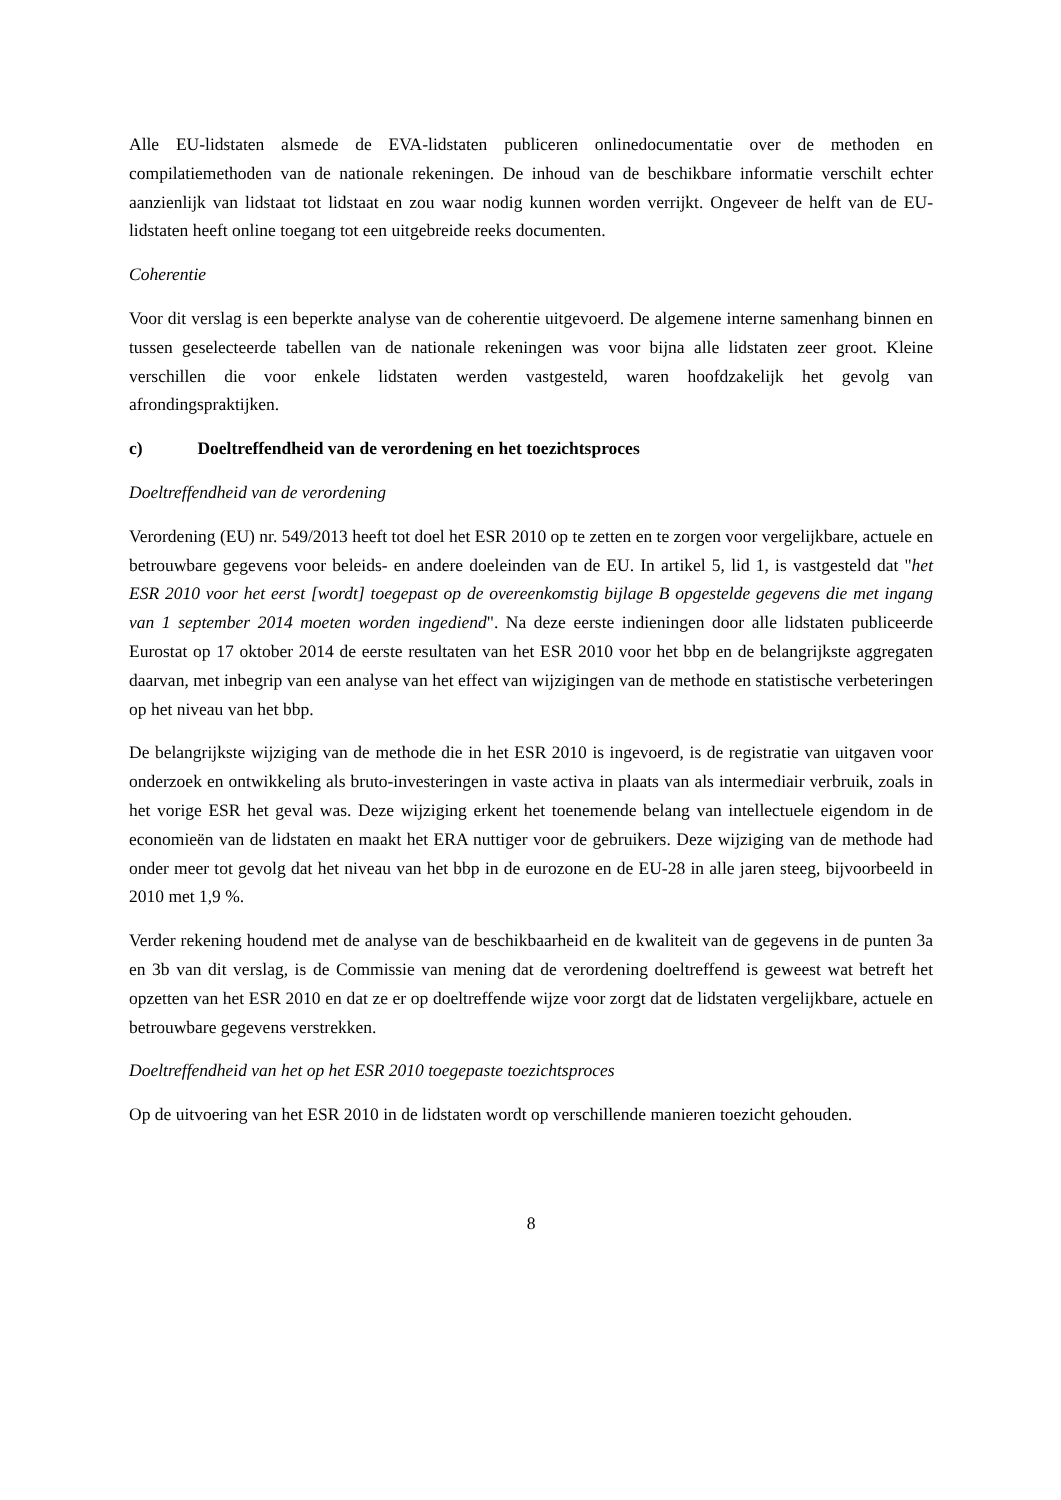Alle EU-lidstaten alsmede de EVA-lidstaten publiceren onlinedocumentatie over de methoden en compilatiemethoden van de nationale rekeningen. De inhoud van de beschikbare informatie verschilt echter aanzienlijk van lidstaat tot lidstaat en zou waar nodig kunnen worden verrijkt. Ongeveer de helft van de EU-lidstaten heeft online toegang tot een uitgebreide reeks documenten.
Coherentie
Voor dit verslag is een beperkte analyse van de coherentie uitgevoerd. De algemene interne samenhang binnen en tussen geselecteerde tabellen van de nationale rekeningen was voor bijna alle lidstaten zeer groot. Kleine verschillen die voor enkele lidstaten werden vastgesteld, waren hoofdzakelijk het gevolg van afrondingspraktijken.
c) Doeltreffendheid van de verordening en het toezichtsproces
Doeltreffendheid van de verordening
Verordening (EU) nr. 549/2013 heeft tot doel het ESR 2010 op te zetten en te zorgen voor vergelijkbare, actuele en betrouwbare gegevens voor beleids- en andere doeleinden van de EU. In artikel 5, lid 1, is vastgesteld dat "het ESR 2010 voor het eerst [wordt] toegepast op de overeenkomstig bijlage B opgestelde gegevens die met ingang van 1 september 2014 moeten worden ingediend". Na deze eerste indieningen door alle lidstaten publiceerde Eurostat op 17 oktober 2014 de eerste resultaten van het ESR 2010 voor het bbp en de belangrijkste aggregaten daarvan, met inbegrip van een analyse van het effect van wijzigingen van de methode en statistische verbeteringen op het niveau van het bbp.
De belangrijkste wijziging van de methode die in het ESR 2010 is ingevoerd, is de registratie van uitgaven voor onderzoek en ontwikkeling als bruto-investeringen in vaste activa in plaats van als intermediair verbruik, zoals in het vorige ESR het geval was. Deze wijziging erkent het toenemende belang van intellectuele eigendom in de economieën van de lidstaten en maakt het ERA nuttiger voor de gebruikers. Deze wijziging van de methode had onder meer tot gevolg dat het niveau van het bbp in de eurozone en de EU-28 in alle jaren steeg, bijvoorbeeld in 2010 met 1,9 %.
Verder rekening houdend met de analyse van de beschikbaarheid en de kwaliteit van de gegevens in de punten 3a en 3b van dit verslag, is de Commissie van mening dat de verordening doeltreffend is geweest wat betreft het opzetten van het ESR 2010 en dat ze er op doeltreffende wijze voor zorgt dat de lidstaten vergelijkbare, actuele en betrouwbare gegevens verstrekken.
Doeltreffendheid van het op het ESR 2010 toegepaste toezichtsproces
Op de uitvoering van het ESR 2010 in de lidstaten wordt op verschillende manieren toezicht gehouden.
8